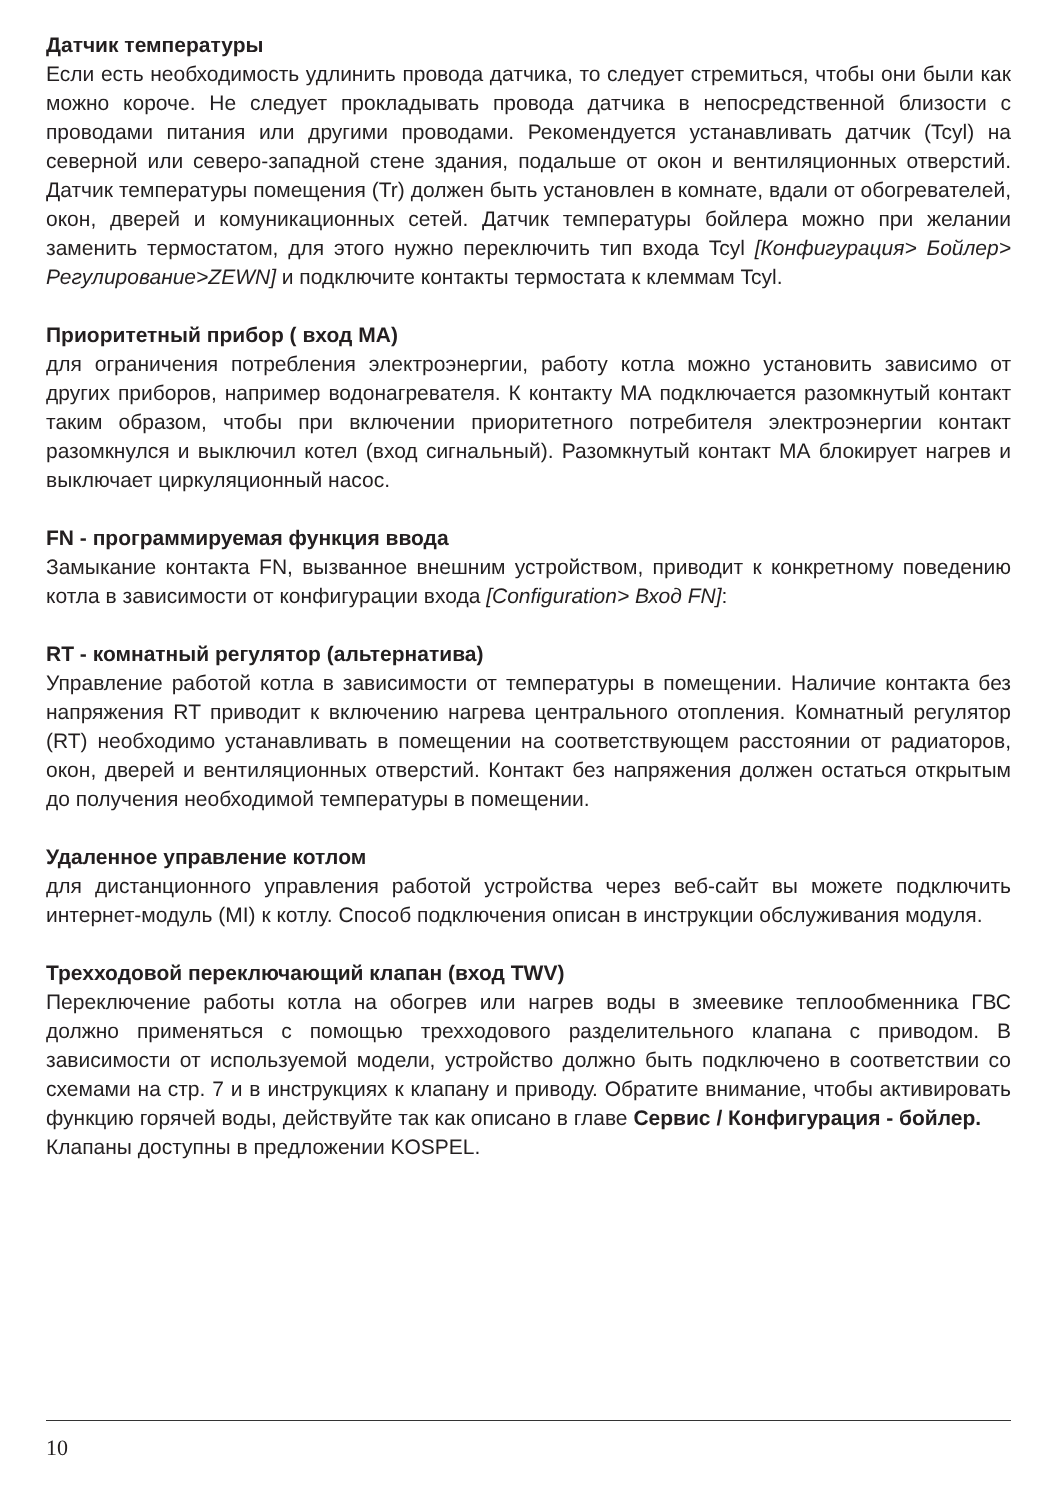Датчик температуры
Если есть необходимость удлинить провода датчика, то следует стремиться, чтобы они были как можно короче. Не следует прокладывать провода датчика в непосредственной близости с проводами питания или другими проводами. Рекомендуется устанавливать датчик (Tcyl) на северной или северо-западной стене здания, подальше от окон и вентиляционных отверстий. Датчик температуры помещения (Tr) должен быть установлен в комнате, вдали от обогревателей, окон, дверей и комуникационных сетей. Датчик температуры бойлера можно при желании заменить термостатом, для этого нужно переключить тип входа Tcyl [Конфигурация> Бойлер> Регулирование>ZEWN] и подключите контакты термостата к клеммам Tcyl.
Приоритетный прибор ( вход MA)
для ограничения потребления электроэнергии, работу котла можно установить зависимо от других приборов, например водонагревателя. К контакту МА подключается разомкнутый контакт таким образом, чтобы при включении приоритетного потребителя электроэнергии контакт разомкнулся и выключил котел (вход сигнальный). Разомкнутый контакт МА блокирует нагрев и выключает циркуляционный насос.
FN - программируемая функция ввода
Замыкание контакта FN, вызванное внешним устройством, приводит к конкретному поведению котла в зависимости от конфигурации входа [Configuration> Вход FN]:
RT - комнатный регулятор (альтернатива)
Управление работой котла в зависимости от температуры в помещении. Наличие контакта без напряжения RT приводит к включению нагрева центрального отопления. Комнатный регулятор (RT) необходимо устанавливать в помещении на соответствующем расстоянии от радиаторов, окон, дверей и вентиляционных отверстий. Контакт без напряжения должен остаться открытым до получения необходимой температуры в помещении.
Удаленное управление котлом
для дистанционного управления работой устройства через веб-сайт вы можете подключить интернет-модуль (MI) к котлу. Способ подключения описан в инструкции обслуживания модуля.
Трехходовой переключающий клапан (вход TWV)
Переключение работы котла на обогрев или нагрев воды в змеевике теплообменника ГВС должно применяться с помощью трехходового разделительного клапана с приводом. В зависимости от используемой модели, устройство должно быть подключено в соответствии со схемами на стр. 7 и в инструкциях к клапану и приводу. Обратите внимание, чтобы активировать функцию горячей воды, действуйте так как описано в главе Сервис / Конфигурация - бойлер.
Клапаны доступны в предложении KOSPEL.
10